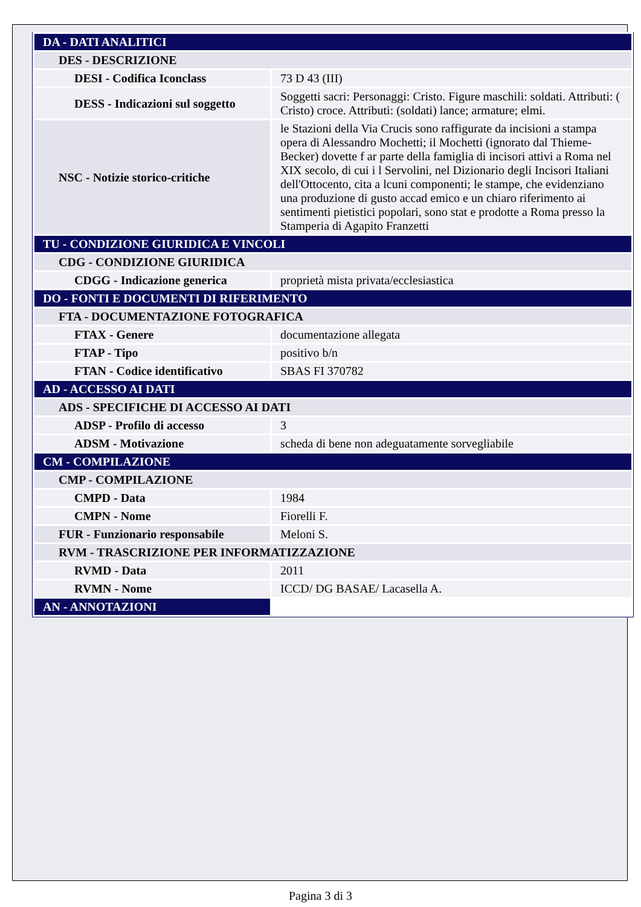| DA - DATI ANALITICI | |
| DES - DESCRIZIONE | |
| DESI - Codifica Iconclass | 73 D 43 (III) |
| DESS - Indicazioni sul soggetto | Soggetti sacri: Personaggi: Cristo. Figure maschili: soldati. Attributi: ( Cristo) croce. Attributi: (soldati) lance; armature; elmi. |
| NSC - Notizie storico-critiche | le Stazioni della Via Crucis sono raffigurate da incisioni a stampa opera di Alessandro Mochetti; il Mochetti (ignorato dal Thieme-Becker) dovette f ar parte della famiglia di incisori attivi a Roma nel XIX secolo, di cui i l Servolini, nel Dizionario degli Incisori Italiani dell'Ottocento, cita a lcuni componenti; le stampe, che evidenziano una produzione di gusto accad emico e un chiaro riferimento ai sentimenti pietistici popolari, sono stat e prodotte a Roma presso la Stamperia di Agapito Franzetti |
| TU - CONDIZIONE GIURIDICA E VINCOLI | |
| CDG - CONDIZIONE GIURIDICA | |
| CDGG - Indicazione generica | proprietà mista privata/ecclesiastica |
| DO - FONTI E DOCUMENTI DI RIFERIMENTO | |
| FTA - DOCUMENTAZIONE FOTOGRAFICA | |
| FTAX - Genere | documentazione allegata |
| FTAP - Tipo | positivo b/n |
| FTAN - Codice identificativo | SBAS FI 370782 |
| AD - ACCESSO AI DATI | |
| ADS - SPECIFICHE DI ACCESSO AI DATI | |
| ADSP - Profilo di accesso | 3 |
| ADSM - Motivazione | scheda di bene non adeguatamente sorvegliabile |
| CM - COMPILAZIONE | |
| CMP - COMPILAZIONE | |
| CMPD - Data | 1984 |
| CMPN - Nome | Fiorelli F. |
| FUR - Funzionario responsabile | Meloni S. |
| RVM - TRASCRIZIONE PER INFORMATIZZAZIONE | |
| RVMD - Data | 2011 |
| RVMN - Nome | ICCD/ DG BASAE/ Lacasella A. |
| AN - ANNOTAZIONI | |
Pagina 3 di 3